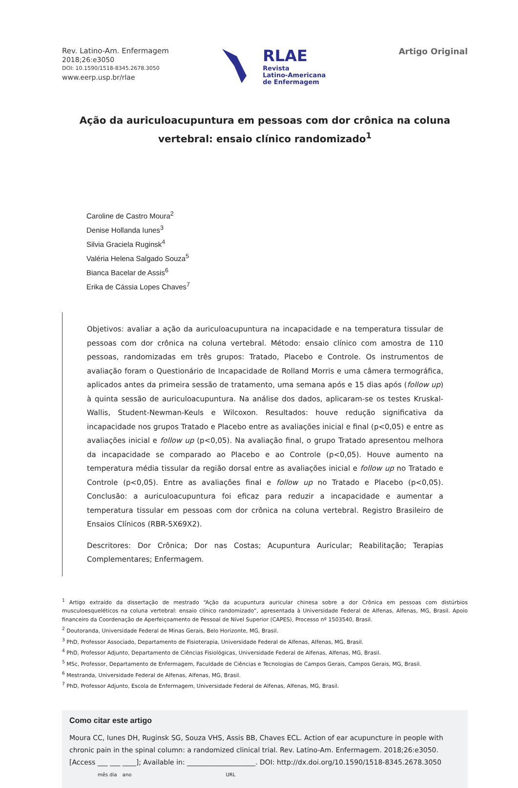Rev. Latino-Am. Enfermagem
2018;26:e3050
DOI: 10.1590/1518-8345.2678.3050
www.eerp.usp.br/rlae
RLAE
Revista
Latino-Americana
de Enfermagem
Artigo Original
Ação da auriculoacupuntura em pessoas com dor crônica na coluna vertebral: ensaio clínico randomizado<sup>1</sup>
Caroline de Castro Moura<sup>2</sup>
Denise Hollanda Iunes<sup>3</sup>
Silvia Graciela Ruginsk<sup>4</sup>
Valéria Helena Salgado Souza<sup>5</sup>
Bianca Bacelar de Assis<sup>6</sup>
Erika de Cássia Lopes Chaves<sup>7</sup>
Objetivos: avaliar a ação da auriculoacupuntura na incapacidade e na temperatura tissular de pessoas com dor crônica na coluna vertebral. Método: ensaio clínico com amostra de 110 pessoas, randomizadas em três grupos: Tratado, Placebo e Controle. Os instrumentos de avaliação foram o Questionário de Incapacidade de Rolland Morris e uma câmera termográfica, aplicados antes da primeira sessão de tratamento, uma semana após e 15 dias após (follow up) à quinta sessão de auriculoacupuntura. Na análise dos dados, aplicaram-se os testes Kruskal-Wallis, Student-Newman-Keuls e Wilcoxon. Resultados: houve redução significativa da incapacidade nos grupos Tratado e Placebo entre as avaliações inicial e final (p<0,05) e entre as avaliações inicial e follow up (p<0,05). Na avaliação final, o grupo Tratado apresentou melhora da incapacidade se comparado ao Placebo e ao Controle (p<0,05). Houve aumento na temperatura média tissular da região dorsal entre as avaliações inicial e follow up no Tratado e Controle (p<0,05). Entre as avaliações final e follow up no Tratado e Placebo (p<0,05). Conclusão: a auriculoacupuntura foi eficaz para reduzir a incapacidade e aumentar a temperatura tissular em pessoas com dor crônica na coluna vertebral. Registro Brasileiro de Ensaios Clínicos (RBR-5X69X2).
Descritores: Dor Crônica; Dor nas Costas; Acupuntura Auricular; Reabilitação; Terapias Complementares; Enfermagem.
<sup>1</sup> Artigo extraído da dissertação de mestrado “Ação da acupuntura auricular chinesa sobre a dor Crônica em pessoas com distúrbios musculoesqueléticos na coluna vertebral: ensaio clínico randomizado”, apresentada à Universidade Federal de Alfenas, Alfenas, MG, Brasil. Apoio financeiro da Coordenação de Aperfeiçoamento de Pessoal de Nível Superior (CAPES), Processo nº 1503540, Brasil.
<sup>2</sup> Doutoranda, Universidade Federal de Minas Gerais, Belo Horizonte, MG, Brasil.
<sup>3</sup> PhD, Professor Associado, Departamento de Fisioterapia, Universidade Federal de Alfenas, Alfenas, MG, Brasil.
<sup>4</sup> PhD, Professor Adjunto, Departamento de Ciências Fisiológicas, Universidade Federal de Alfenas, Alfenas, MG, Brasil.
<sup>5</sup> MSc, Professor, Departamento de Enfermagem, Faculdade de Ciências e Tecnologias de Campos Gerais, Campos Gerais, MG, Brasil.
<sup>6</sup> Mestranda, Universidade Federal de Alfenas, Alfenas, MG, Brasil.
<sup>7</sup> PhD, Professor Adjunto, Escola de Enfermagem, Universidade Federal de Alfenas, Alfenas, MG, Brasil.
Como citar este artigo
Moura CC, Iunes DH, Ruginsk SG, Souza VHS, Assis BB, Chaves ECL. Action of ear acupuncture in people with chronic pain in the spinal column: a randomized clinical trial. Rev. Latino-Am. Enfermagem. 2018;26:e3050. [Access ___ ___ ____]; Available in: ____________________. DOI: http://dx.doi.org/10.1590/1518-8345.2678.3050
mês dia ano URL